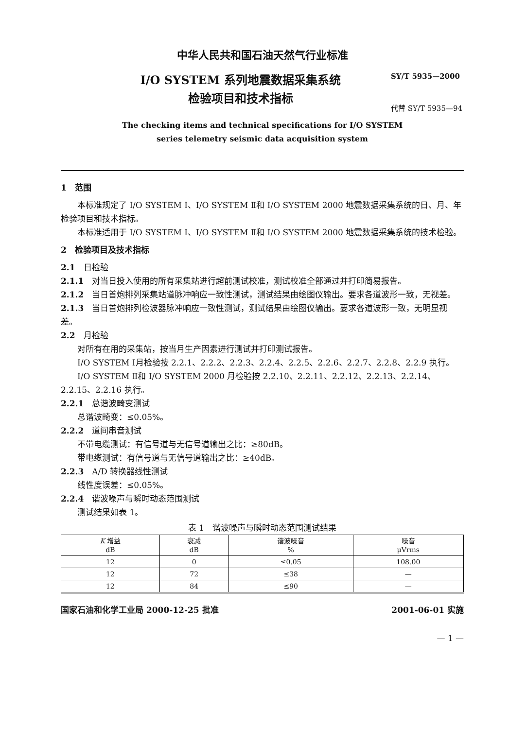中华人民共和国石油天然气行业标准
I/O SYSTEM 系列地震数据采集系统
检验项目和技术指标
SY/T 5935—2000
代替 SY/T 5935—94
The checking items and technical specifications for I/O SYSTEM
series telemetry seismic data acquisition system
1　范围
本标准规定了 I/O SYSTEM Ⅰ、I/O SYSTEM Ⅱ和 I/O SYSTEM 2000 地震数据采集系统的日、月、年检验项目和技术指标。
本标准适用于 I/O SYSTEM Ⅰ、I/O SYSTEM Ⅱ和 I/O SYSTEM 2000 地震数据采集系统的技术检验。
2　检验项目及技术指标
2.1　日检验
2.1.1　对当日投入使用的所有采集站进行超前测试校准，测试校准全部通过并打印简易报告。
2.1.2　当日首炮排列采集站道脉冲响应一致性测试，测试结果由绘图仪输出。要求各道波形一致，无视差。
2.1.3　当日首炮排列检波器脉冲响应一致性测试，测试结果由绘图仪输出。要求各道波形一致，无明显视差。
2.2　月检验
对所有在用的采集站，按当月生产因素进行测试并打印测试报告。
I/O SYSTEM Ⅰ月检验按 2.2.1、2.2.2、2.2.3、2.2.4、2.2.5、2.2.6、2.2.7、2.2.8、2.2.9 执行。
I/O SYSTEM Ⅱ和 I/O SYSTEM 2000 月检验按 2.2.10、2.2.11、2.2.12、2.2.13、2.2.14、2.2.15、2.2.16 执行。
2.2.1　总谐波畸变测试
总谐波畸变：≤0.05%。
2.2.2　道间串音测试
不带电缆测试：有信号道与无信号道输出之比：≥80dB。
带电缆测试：有信号道与无信号道输出之比：≥40dB。
2.2.3　A/D 转换器线性测试
线性度误差：≤0.05%。
2.2.4　谐波噪声与瞬时动态范围测试
测试结果如表 1。
表 1　谐波噪声与瞬时动态范围测试结果
| K 增益 dB | 衰减 dB | 谐波噪音 % | 噪音 μVrms |
| --- | --- | --- | --- |
| 12 | 0 | ≤0.05 | 108.00 |
| 12 | 72 | ≤38 | — |
| 12 | 84 | ≤90 | — |
国家石油和化学工业局 2000-12-25 批准 2001-06-01 实施
— 1 —